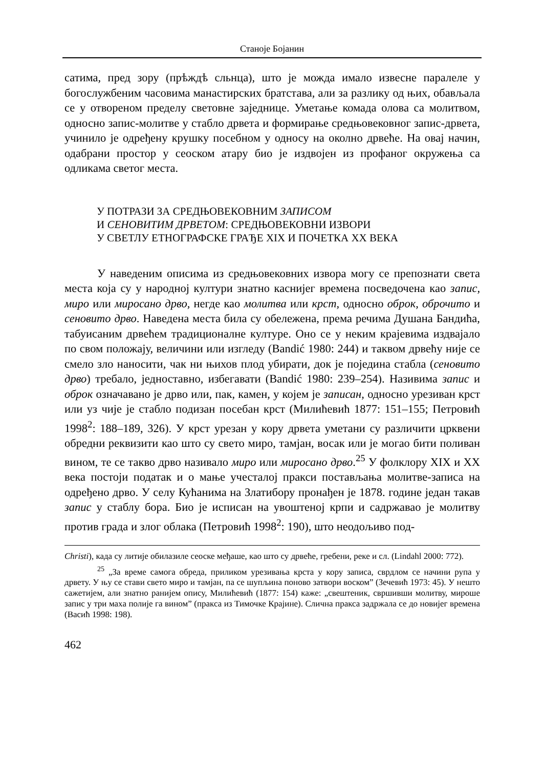Станоје Бојанин
сатима, пред зору (прѣждѣ сльнца), што је можда имало извесне паралеле у богослужбеним часовима манастирских братстава, али за разлику од њих, обављала се у отвореном пределу световне заједнице. Уметање комада олова са молитвом, односно запис-молитве у стабло дрвета и формирање средњовековног запис-дрвета, учинило је одређену крушку посебном у односу на околно дрвеће. На овај начин, одабрани простор у сеоском атару био је издвојен из профаног окружења са одликама светог места.
У ПОТРАЗИ ЗА СРЕДЊОВЕКОВНИМ ЗАПИСОМ
И СЕНОВИТИМ ДРВЕТОМ: СРЕДЊОВЕКОВНИ ИЗВОРИ
У СВЕТЛУ ЕТНОГРАФСКЕ ГРАЂЕ XIX И ПОЧЕТКА XX ВЕКА
У наведеним описима из средњовековних извора могу се препознати света места која су у народној култури знатно каснијег времена посведочена као запис, миро или миросано дрво, негде као молитва или крст, односно оброк, оброчито и сеновито дрво. Наведена места била су обележена, према речима Душана Бандића, табуисаним дрвећем традиционалне културе. Оно се у неким крајевима издвајало по свом положају, величини или изгледу (Bandić 1980: 244) и таквом дрвећу није се смело зло наносити, чак ни њихов плод убирати, док је поједина стабла (сеновито дрво) требало, једноставно, избегавати (Bandić 1980: 239–254). Називима запис и оброк означавано је дрво или, пак, камен, у којем је записан, односно урезиван крст или уз чије је стабло подизан посебан крст (Милићевић 1877: 151–155; Петровић 1998<sup>2</sup>: 188–189, 326). У крст урезан у кору дрвета уметани су различити црквени обредни реквизити као што су свето миро, тамјан, восак или је могао бити поливан вином, те се такво дрво називало миро или миросано дрво.<sup>25</sup> У фолклору XIX и XX века постоји податак и о мање учесталој пракси постављања молитве-записа на одређено дрво. У селу Кућанима на Златибору пронађен је 1878. године један такав запис у стаблу бора. Био је исписан на увоштеној крпи и садржавао је молитву против града и злог облака (Петровић 1998<sup>2</sup>: 190), што неодољиво под-
Christi), када су литије обилазиле сеоске међаше, као што су дрвеће, гребени, реке и сл. (Lindahl 2000: 772).
<sup>25</sup> „За време самога обреда, приликом урезивања крста у кору записа, сврдлом се начини рупа у дрвету. У њу се стави свето миро и тамјан, па се шупљина поново затвори воском” (Зечевић 1973: 45). У нешто сажетијем, али знатно ранијем опису, Милићевић (1877: 154) каже: „свештеник, свршивши молитву, мироше запис у три маха полије га вином” (пракса из Тимочке Крајине). Слична пракса задржала се до новијег времена (Васић 1998: 198).
462